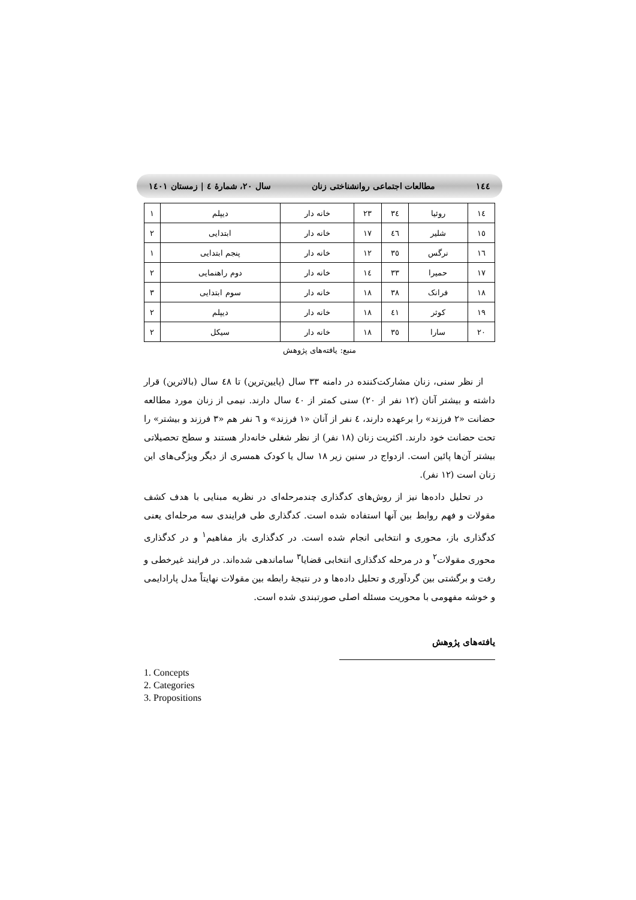١٤٤ مطالعات اجتماعی روانشناختی زنان سال ۲۰، شمارۀ ٤ | زمستان ۱٤۰۱
| ١٤ | روئیا | ٣٤ | ٢٣ | خانه دار | دیپلم | ١ |
| ١٥ | شلیر | ٤٦ | ١٧ | خانه دار | ابتدایی | ٢ |
| ١٦ | نرگس | ٣٥ | ١٢ | خانه دار | پنجم ابتدایی | ١ |
| ١٧ | حمیرا | ٣٣ | ١٤ | خانه دار | دوم راهنمایی | ٢ |
| ١٨ | فرانک | ٣٨ | ١٨ | خانه دار | سوم ابتدایی | ٣ |
| ١٩ | کوثر | ٤١ | ١٨ | خانه دار | دیپلم | ٢ |
| ٢٠ | سارا | ٣٥ | ١٨ | خانه دار | سیکل | ٢ |
منبع: یافته‌های پژوهش
از نظر سنی، زنان مشارکت‌کننده در دامنه ٣٣ سال (پایین‌ترین) تا ٤٨ سال (بالاترین) قرار داشته و بیشتر آنان (١٢ نفر از ٢٠) سنی کمتر از ٤٠ سال دارند. نیمی از زنان مورد مطالعه حضانت «٢ فرزند» را برعهده دارند، ٤ نفر از آنان «١ فرزند» و ٦ نفر هم «٣ فرزند و بیشتر» را تحت حضانت خود دارند. اکثریت زنان (١٨ نفر) از نظر شغلی خانه‌دار هستند و سطح تحصیلاتی بیشتر آن‌ها پائین است. ازدواج در سنین زیر ١٨ سال یا کودک همسری از دیگر ویژگی‌های این زنان است (١٢ نفر).
در تحلیل داده‌ها نیز از روش‌های کدگذاری چندمرحله‌ای در نظریه مبنایی با هدف کشف مقولات و فهم روابط بین آنها استفاده شده است. کدگذاری طی فرایندی سه مرحله‌ای یعنی کدگذاری باز، محوری و انتخابی انجام شده است. در کدگذاری باز مفاهیم<sup>١</sup> و در کدگذاری محوری مقولات<sup>٢</sup> و در مرحله کدگذاری انتخابی قضایا<sup>٣</sup> ساماندهی شده‌اند. در فرایند غیرخطی و رفت و برگشتی بین گردآوری و تحلیل داده‌ها و در نتیجۀ رابطه بین مقولات نهایتاً مدل پارادایمی و خوشه مفهومی با محوریت مسئله اصلی صورتبندی شده است.
یافته‌های پژوهش
1. Concepts
2. Categories
3. Propositions